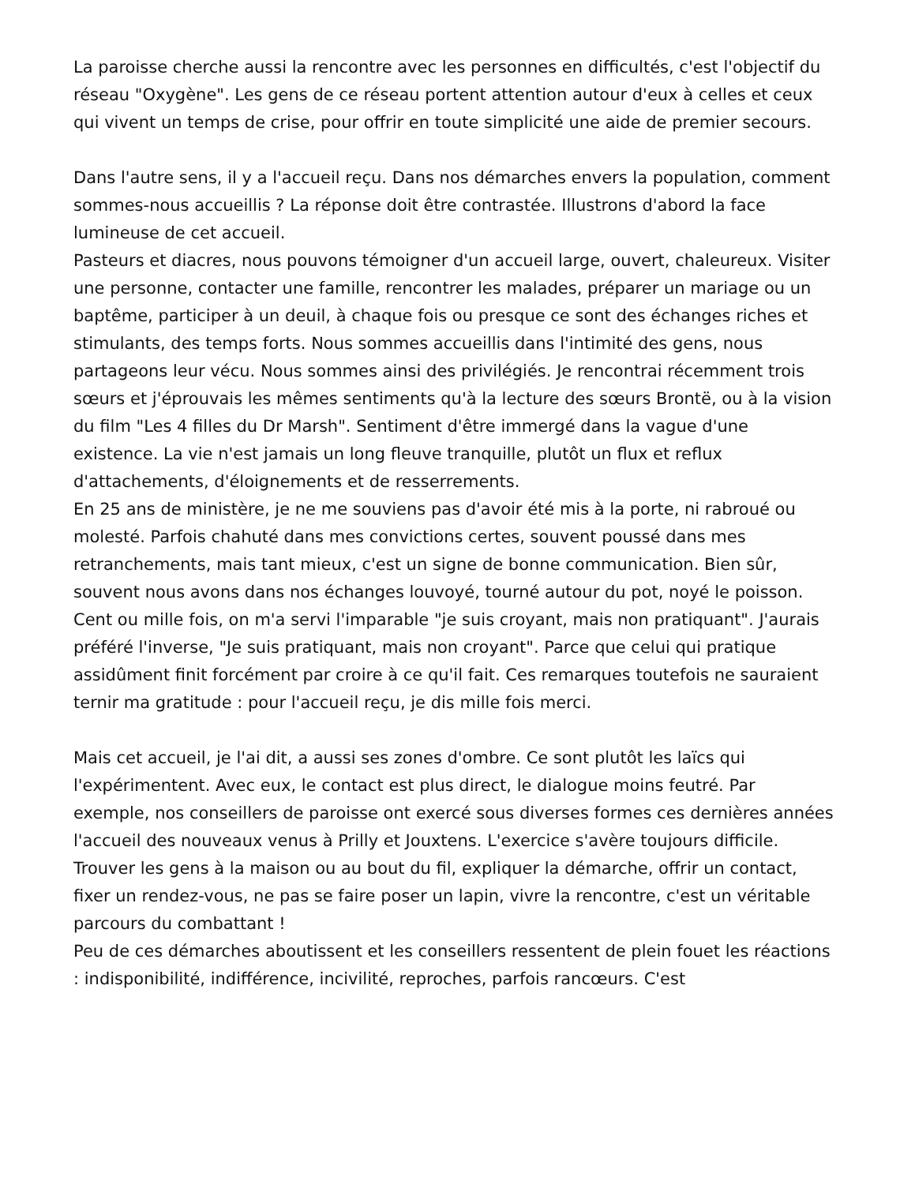La paroisse cherche aussi la rencontre avec les personnes en difficultés, c'est l'objectif du réseau "Oxygène". Les gens de ce réseau portent attention autour d'eux à celles et ceux qui vivent un temps de crise, pour offrir en toute simplicité une aide de premier secours.
Dans l'autre sens, il y a l'accueil reçu. Dans nos démarches envers la population, comment sommes-nous accueillis ? La réponse doit être contrastée. Illustrons d'abord la face lumineuse de cet accueil.
Pasteurs et diacres, nous pouvons témoigner d'un accueil large, ouvert, chaleureux. Visiter une personne, contacter une famille, rencontrer les malades, préparer un mariage ou un baptême, participer à un deuil, à chaque fois ou presque ce sont des échanges riches et stimulants, des temps forts. Nous sommes accueillis dans l'intimité des gens, nous partageons leur vécu. Nous sommes ainsi des privilégiés. Je rencontrai récemment trois sœurs et j'éprouvais les mêmes sentiments qu'à la lecture des sœurs Brontë, ou à la vision du film "Les 4 filles du Dr Marsh". Sentiment d'être immergé dans la vague d'une existence. La vie n'est jamais un long fleuve tranquille, plutôt un flux et reflux d'attachements, d'éloignements et de resserrements.
En 25 ans de ministère, je ne me souviens pas d'avoir été mis à la porte, ni rabroué ou molesté. Parfois chahuté dans mes convictions certes, souvent poussé dans mes retranchements, mais tant mieux, c'est un signe de bonne communication. Bien sûr, souvent nous avons dans nos échanges louvoyé, tourné autour du pot, noyé le poisson. Cent ou mille fois, on m'a servi l'imparable "je suis croyant, mais non pratiquant". J'aurais préféré l'inverse, "Je suis pratiquant, mais non croyant". Parce que celui qui pratique assidûment finit forcément par croire à ce qu'il fait. Ces remarques toutefois ne sauraient ternir ma gratitude : pour l'accueil reçu, je dis mille fois merci.
Mais cet accueil, je l'ai dit, a aussi ses zones d'ombre. Ce sont plutôt les laïcs qui l'expérimentent. Avec eux, le contact est plus direct, le dialogue moins feutré. Par exemple, nos conseillers de paroisse ont exercé sous diverses formes ces dernières années l'accueil des nouveaux venus à Prilly et Jouxtens. L'exercice s'avère toujours difficile. Trouver les gens à la maison ou au bout du fil, expliquer la démarche, offrir un contact, fixer un rendez-vous, ne pas se faire poser un lapin, vivre la rencontre, c'est un véritable parcours du combattant !
Peu de ces démarches aboutissent et les conseillers ressentent de plein fouet les réactions : indisponibilité, indifférence, incivilité, reproches, parfois rancœurs. C'est